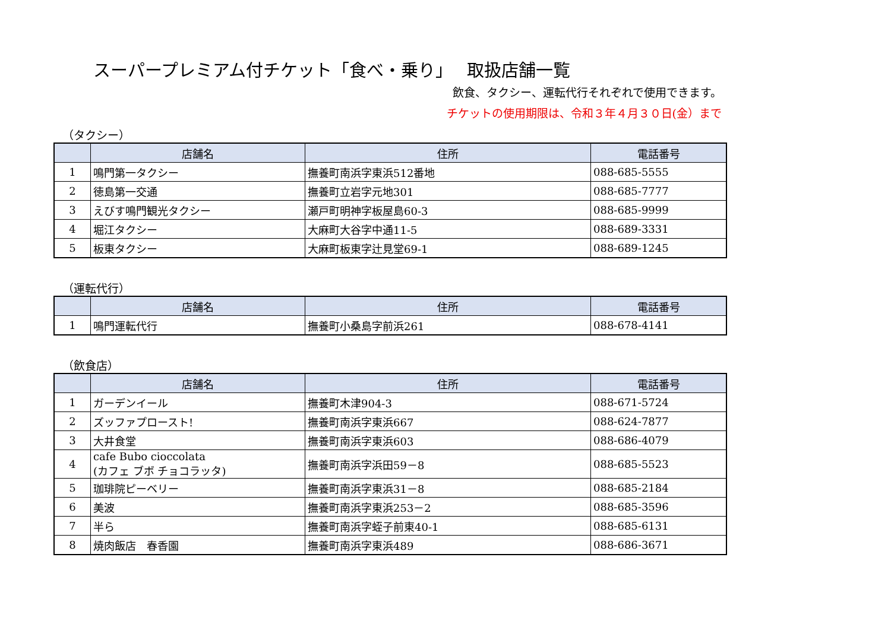スーパープレミアム付チケット「食べ・乗り」　 取扱店舗一覧
飲食、タクシー、運転代行それぞれで使用できます。
チケットの使用期限は、令和３年４月３０日(金）まで
（タクシー）
| | 店舗名 | 住所 | 電話番号 |
| --- | --- | --- | --- |
| 1 | 鳴門第一タクシー | 撫養町南浜字東浜512番地 | 088-685-5555 |
| 2 | 徳島第一交通 | 撫養町立岩字元地301 | 088-685-7777 |
| 3 | えびす鳴門観光タクシー | 瀬戸町明神字板屋島60-3 | 088-685-9999 |
| 4 | 堀江タクシー | 大麻町大谷字中通11-5 | 088-689-3331 |
| 5 | 板東タクシー | 大麻町板東字辻見堂69-1 | 088-689-1245 |
（運転代行）
| | 店舗名 | 住所 | 電話番号 |
| --- | --- | --- | --- |
| 1 | 鳴門運転代行 | 撫養町小桑島字前浜261 | 088-678-4141 |
（飲食店）
| | 店舗名 | 住所 | 電話番号 |
| --- | --- | --- | --- |
| 1 | ガーデンイール | 撫養町木津904-3 | 088-671-5724 |
| 2 | ズッファプロースト! | 撫養町南浜字東浜667 | 088-624-7877 |
| 3 | 大井食堂 | 撫養町南浜字東浜603 | 088-686-4079 |
| 4 | cafe Bubo cioccolata (カフェ ブボ チョコラッタ) | 撫養町南浜字浜田59－8 | 088-685-5523 |
| 5 | 珈琲院ピーベリー | 撫養町南浜字東浜31－8 | 088-685-2184 |
| 6 | 美波 | 撫養町南浜字東浜253－2 | 088-685-3596 |
| 7 | 半ら | 撫養町南浜字蛭子前東40-1 | 088-685-6131 |
| 8 | 焼肉飯店 春香園 | 撫養町南浜字東浜489 | 088-686-3671 |